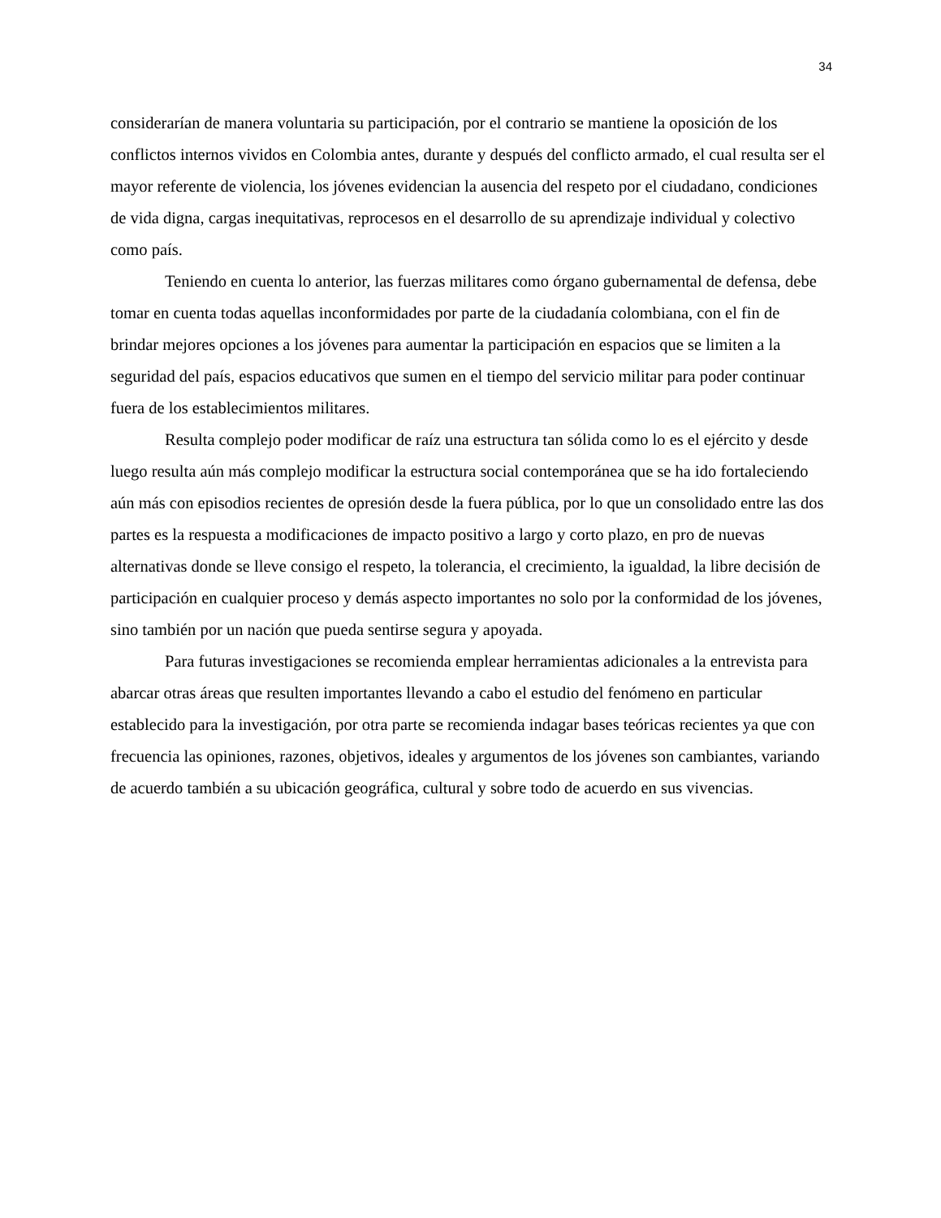34
considerarían de manera voluntaria su participación, por el contrario se mantiene la oposición de los conflictos internos vividos en Colombia antes, durante y después del conflicto armado, el cual resulta ser el mayor referente de violencia, los jóvenes evidencian la ausencia del respeto por el ciudadano, condiciones de vida digna, cargas inequitativas, reprocesos en el desarrollo de su aprendizaje individual y colectivo como país.
Teniendo en cuenta lo anterior, las fuerzas militares como órgano gubernamental de defensa, debe tomar en cuenta todas aquellas inconformidades por parte de la ciudadanía colombiana, con el fin de brindar mejores opciones a los jóvenes para aumentar la participación en espacios que se limiten a la seguridad del país, espacios educativos que sumen en el tiempo del servicio militar para poder continuar fuera de los establecimientos militares.
Resulta complejo poder modificar de raíz una estructura tan sólida como lo es el ejército y desde luego resulta aún más complejo modificar la estructura social contemporánea que se ha ido fortaleciendo aún más con episodios recientes de opresión desde la fuera pública, por lo que un consolidado entre las dos partes es la respuesta a modificaciones de impacto positivo a largo y corto plazo, en pro de nuevas alternativas donde se lleve consigo el respeto, la tolerancia, el crecimiento, la igualdad, la libre decisión de participación en cualquier proceso y demás aspecto importantes no solo por la conformidad de los jóvenes, sino también por un nación que pueda sentirse segura y apoyada.
Para futuras investigaciones se recomienda emplear herramientas adicionales a la entrevista para abarcar otras áreas que resulten importantes llevando a cabo el estudio del fenómeno en particular establecido para la investigación, por otra parte se recomienda indagar bases teóricas recientes ya que con frecuencia las opiniones, razones, objetivos, ideales y argumentos de los jóvenes son cambiantes, variando de acuerdo también a su ubicación geográfica, cultural y sobre todo de acuerdo en sus vivencias.